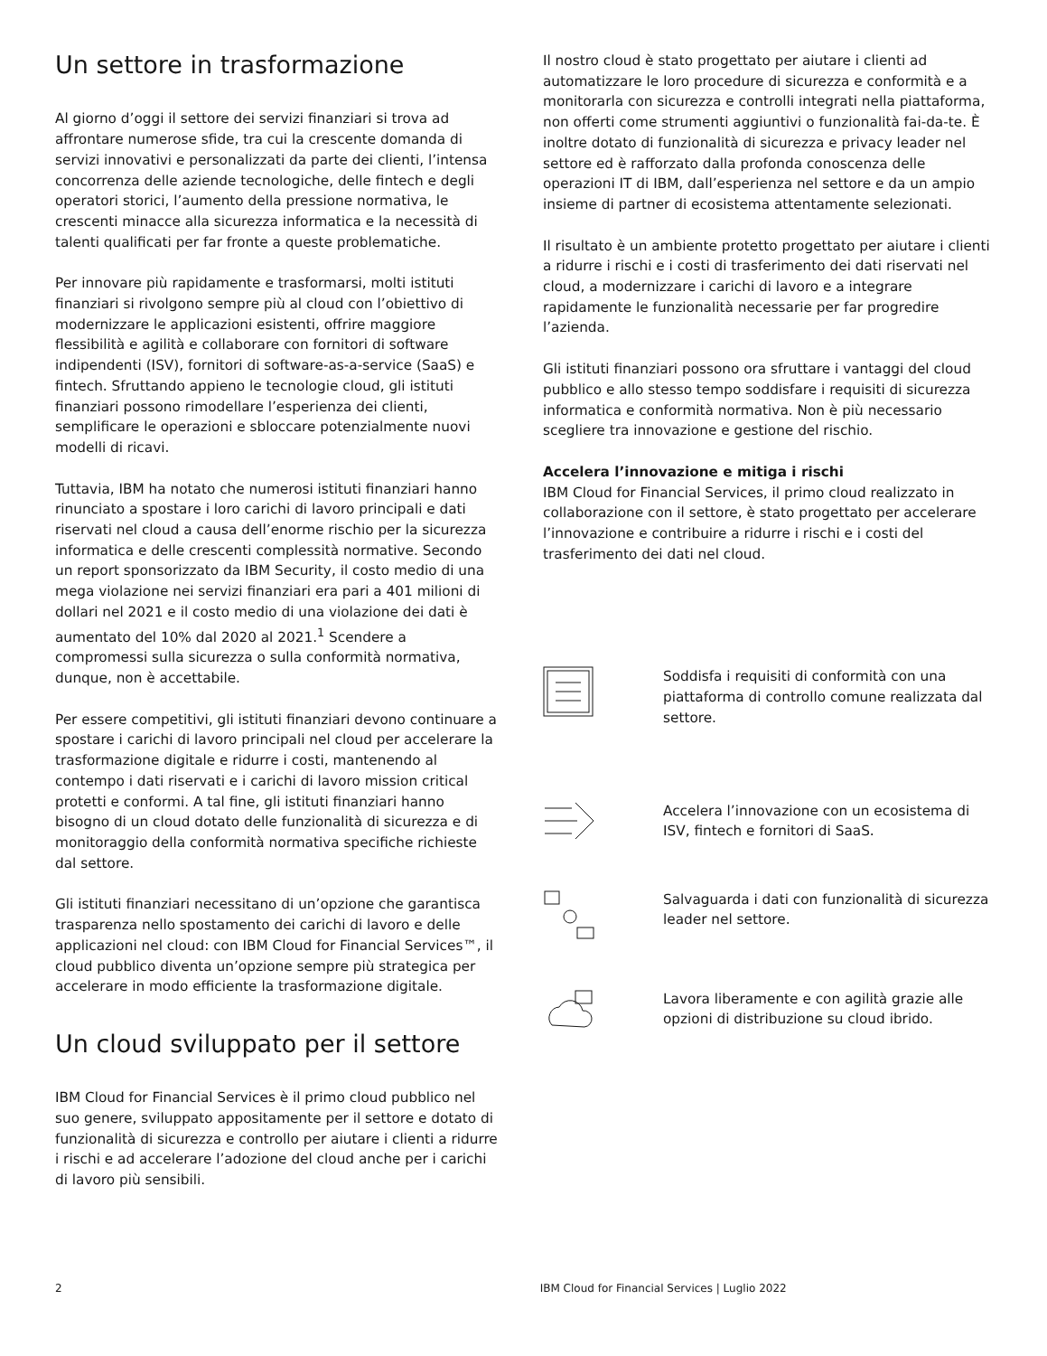Un settore in trasformazione
Al giorno d’oggi il settore dei servizi finanziari si trova ad affrontare numerose sfide, tra cui la crescente domanda di servizi innovativi e personalizzati da parte dei clienti, l’intensa concorrenza delle aziende tecnologiche, delle fintech e degli operatori storici, l’aumento della pressione normativa, le crescenti minacce alla sicurezza informatica e la necessità di talenti qualificati per far fronte a queste problematiche.
Per innovare più rapidamente e trasformarsi, molti istituti finanziari si rivolgono sempre più al cloud con l’obiettivo di modernizzare le applicazioni esistenti, offrire maggiore flessibilità e agilità e collaborare con fornitori di software indipendenti (ISV), fornitori di software-as-a-service (SaaS) e fintech. Sfruttando appieno le tecnologie cloud, gli istituti finanziari possono rimodellare l’esperienza dei clienti, semplificare le operazioni e sbloccare potenzialmente nuovi modelli di ricavi.
Tuttavia, IBM ha notato che numerosi istituti finanziari hanno rinunciato a spostare i loro carichi di lavoro principali e dati riservati nel cloud a causa dell’enorme rischio per la sicurezza informatica e delle crescenti complessità normative. Secondo un report sponsorizzato da IBM Security, il costo medio di una mega violazione nei servizi finanziari era pari a 401 milioni di dollari nel 2021 e il costo medio di una violazione dei dati è aumentato del 10% dal 2020 al 2021.<sup>1</sup> Scendere a compromessi sulla sicurezza o sulla conformità normativa, dunque, non è accettabile.
Per essere competitivi, gli istituti finanziari devono continuare a spostare i carichi di lavoro principali nel cloud per accelerare la trasformazione digitale e ridurre i costi, mantenendo al contempo i dati riservati e i carichi di lavoro mission critical protetti e conformi. A tal fine, gli istituti finanziari hanno bisogno di un cloud dotato delle funzionalità di sicurezza e di monitoraggio della conformità normativa specifiche richieste dal settore.
Gli istituti finanziari necessitano di un’opzione che garantisca trasparenza nello spostamento dei carichi di lavoro e delle applicazioni nel cloud: con IBM Cloud for Financial Services™, il cloud pubblico diventa un’opzione sempre più strategica per accelerare in modo efficiente la trasformazione digitale.
Un cloud sviluppato per il settore
IBM Cloud for Financial Services è il primo cloud pubblico nel suo genere, sviluppato appositamente per il settore e dotato di funzionalità di sicurezza e controllo per aiutare i clienti a ridurre i rischi e ad accelerare l’adozione del cloud anche per i carichi di lavoro più sensibili.
Il nostro cloud è stato progettato per aiutare i clienti ad automatizzare le loro procedure di sicurezza e conformità e a monitorarla con sicurezza e controlli integrati nella piattaforma, non offerti come strumenti aggiuntivi o funzionalità fai-da-te. È inoltre dotato di funzionalità di sicurezza e privacy leader nel settore ed è rafforzato dalla profonda conoscenza delle operazioni IT di IBM, dall’esperienza nel settore e da un ampio insieme di partner di ecosistema attentamente selezionati.
Il risultato è un ambiente protetto progettato per aiutare i clienti a ridurre i rischi e i costi di trasferimento dei dati riservati nel cloud, a modernizzare i carichi di lavoro e a integrare rapidamente le funzionalità necessarie per far progredire l’azienda.
Gli istituti finanziari possono ora sfruttare i vantaggi del cloud pubblico e allo stesso tempo soddisfare i requisiti di sicurezza informatica e conformità normativa. Non è più necessario scegliere tra innovazione e gestione del rischio.
Accelera l’innovazione e mitiga i rischi
IBM Cloud for Financial Services, il primo cloud realizzato in collaborazione con il settore, è stato progettato per accelerare l’innovazione e contribuire a ridurre i rischi e i costi del trasferimento dei dati nel cloud.
Soddisfa i requisiti di conformità con una piattaforma di controllo comune realizzata dal settore.
Accelera l’innovazione con un ecosistema di ISV, fintech e fornitori di SaaS.
Salvaguarda i dati con funzionalità di sicurezza leader nel settore.
Lavora liberamente e con agilità grazie alle opzioni di distribuzione su cloud ibrido.
2 IBM Cloud for Financial Services | Luglio 2022